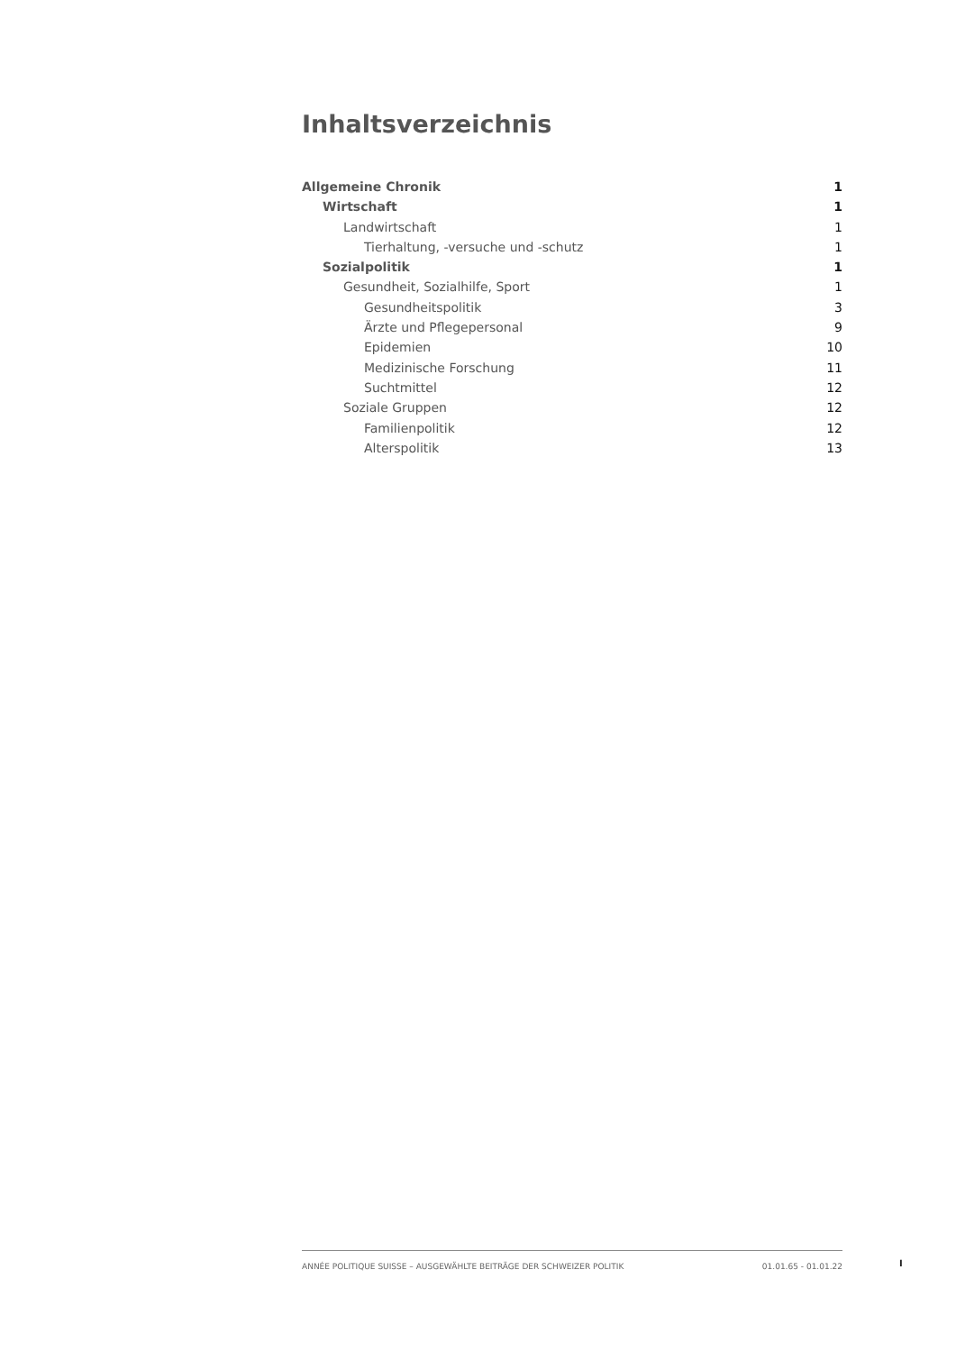Inhaltsverzeichnis
Allgemeine Chronik 1
Wirtschaft 1
Landwirtschaft 1
Tierhaltung, -versuche und -schutz 1
Sozialpolitik 1
Gesundheit, Sozialhilfe, Sport 1
Gesundheitspolitik 3
Ärzte und Pflegepersonal 9
Epidemien 10
Medizinische Forschung 11
Suchtmittel 12
Soziale Gruppen 12
Familienpolitik 12
Alterspolitik 13
ANNÉE POLITIQUE SUISSE – AUSGEWÄHLTE BEITRÄGE DER SCHWEIZER POLITIK 01.01.65 - 01.01.22
I